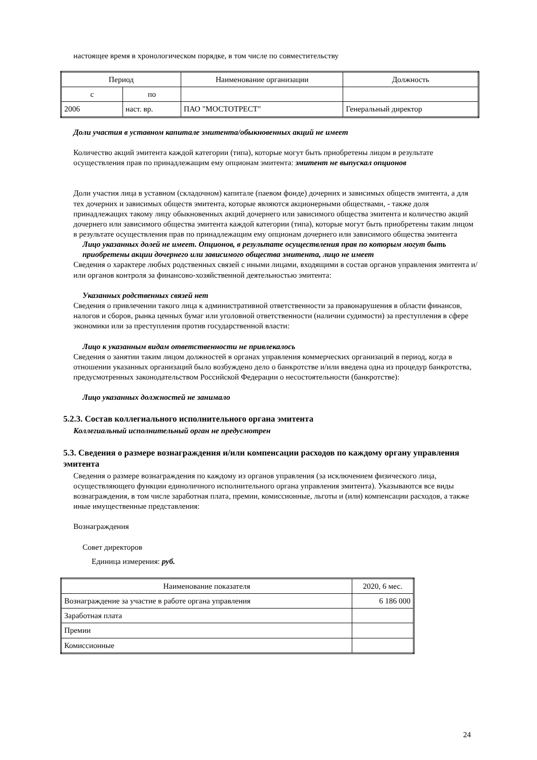настоящее время в хронологическом порядке, в том числе по совместительству
| Период | | Наименование организации | Должность |
| --- | --- | --- | --- |
| с | по | | |
| 2006 | наст. вр. | ПАО "МОСТОТРЕСТ" | Генеральный директор |
Доли участия в уставном капитале эмитента/обыкновенных акций не имеет
Количество акций эмитента каждой категории (типа), которые могут быть приобретены лицом в результате осуществления прав по принадлежащим ему опционам эмитента: эмитент не выпускал опционов
Доли участия лица в уставном (складочном) капитале (паевом фонде) дочерних и зависимых обществ эмитента, а для тех дочерних и зависимых обществ эмитента, которые являются акционерными обществами, - также доля принадлежащих такому лицу обыкновенных акций дочернего или зависимого общества эмитента и количество акций дочернего или зависимого общества эмитента каждой категории (типа), которые могут быть приобретены таким лицом в результате осуществления прав по принадлежащим ему опционам дочернего или зависимого общества эмитента
Лицо указанных долей не имеет. Опционов, в результате осуществления прав по которым могут быть приобретены акции дочернего или зависимого общества эмитента, лицо не имеет
Сведения о характере любых родственных связей с иными лицами, входящими в состав органов управления эмитента и/или органов контроля за финансово-хозяйственной деятельностью эмитента:
Указанных родственных связей нет
Сведения о привлечении такого лица к административной ответственности за правонарушения в области финансов, налогов и сборов, рынка ценных бумаг или уголовной ответственности (наличии судимости) за преступления в сфере экономики или за преступления против государственной власти:
Лицо к указанным видам ответственности не привлекалось
Сведения о занятии таким лицом должностей в органах управления коммерческих организаций в период, когда в отношении указанных организаций было возбуждено дело о банкротстве и/или введена одна из процедур банкротства, предусмотренных законодательством Российской Федерации о несостоятельности (банкротстве):
Лицо указанных должностей не занимало
5.2.3. Состав коллегиального исполнительного органа эмитента
Коллегиальный исполнительный орган не предусмотрен
5.3. Сведения о размере вознаграждения и/или компенсации расходов по каждому органу управления эмитента
Сведения о размере вознаграждения по каждому из органов управления (за исключением физического лица, осуществляющего функции единоличного исполнительного органа управления эмитента). Указываются все виды вознаграждения, в том числе заработная плата, премии, комиссионные, льготы и (или) компенсации расходов, а также иные имущественные представления:
Вознаграждения
Совет директоров
Единица измерения: руб.
| Наименование показателя | 2020, 6 мес. |
| --- | --- |
| Вознаграждение за участие в работе органа управления | 6 186 000 |
| Заработная плата | |
| Премии | |
| Комиссионные | |
24